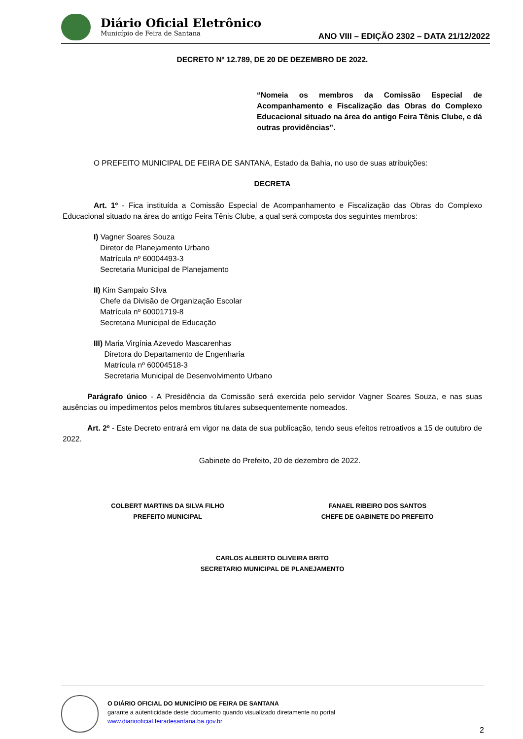Diário Oficial Eletrônico
Município de Feira de Santana
ANO VIII – EDIÇÃO 2302 – DATA 21/12/2022
DECRETO Nº 12.789, DE 20 DE DEZEMBRO DE 2022.
“Nomeia os membros da Comissão Especial de Acompanhamento e Fiscalização das Obras do Complexo Educacional situado na área do antigo Feira Tênis Clube, e dá outras providências”.
O PREFEITO MUNICIPAL DE FEIRA DE SANTANA, Estado da Bahia, no uso de suas atribuições:
DECRETA
Art. 1º - Fica instituída a Comissão Especial de Acompanhamento e Fiscalização das Obras do Complexo Educacional situado na área do antigo Feira Tênis Clube, a qual será composta dos seguintes membros:
I) Vagner Soares Souza
Diretor de Planejamento Urbano
Matrícula nº 60004493-3
Secretaria Municipal de Planejamento
II) Kim Sampaio Silva
Chefe da Divisão de Organização Escolar
Matrícula nº 60001719-8
Secretaria Municipal de Educação
III) Maria Virgínia Azevedo Mascarenhas
Diretora do Departamento de Engenharia
Matrícula nº 60004518-3
Secretaria Municipal de Desenvolvimento Urbano
Parágrafo único - A Presidência da Comissão será exercida pelo servidor Vagner Soares Souza, e nas suas ausências ou impedimentos pelos membros titulares subsequentemente nomeados.
Art. 2º - Este Decreto entrará em vigor na data de sua publicação, tendo seus efeitos retroativos a 15 de outubro de 2022.
Gabinete do Prefeito, 20 de dezembro de 2022.
COLBERT MARTINS DA SILVA FILHO
PREFEITO MUNICIPAL
FANAEL RIBEIRO DOS SANTOS
CHEFE DE GABINETE DO PREFEITO
CARLOS ALBERTO OLIVEIRA BRITO
SECRETARIO MUNICIPAL DE PLANEJAMENTO
O DIÁRIO OFICIAL DO MUNICÍPIO DE FEIRA DE SANTANA
garante a autenticidade deste documento quando visualizado diretamente no portal
www.diariooficial.feiradesantana.ba.gov.br
2